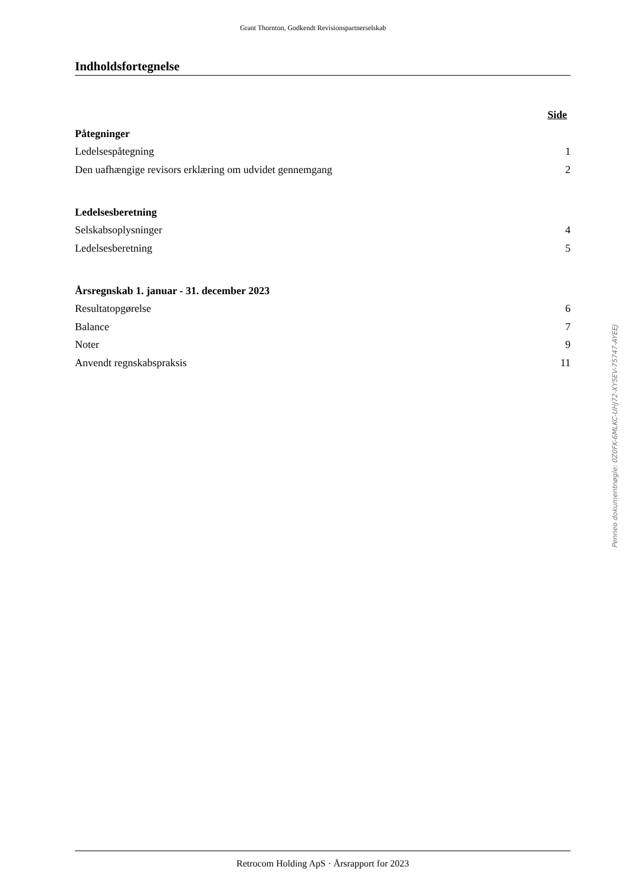Grant Thornton, Godkendt Revisionspartnerselskab
Indholdsfortegnelse
Side
Påtegninger
Ledelsespåtegning 1
Den uafhængige revisors erklæring om udvidet gennemgang 2
Ledelsesberetning
Selskabsoplysninger 4
Ledelsesberetning 5
Årsregnskab 1. januar - 31. december 2023
Resultatopgørelse 6
Balance 7
Noter 9
Anvendt regnskabspraksis 11
Penneo dokumentnøgle: 0Z0FK-6MLKC-UHJ72-XY5EV-75747-AYEEJ
Retrocom Holding ApS · Årsrapport for 2023